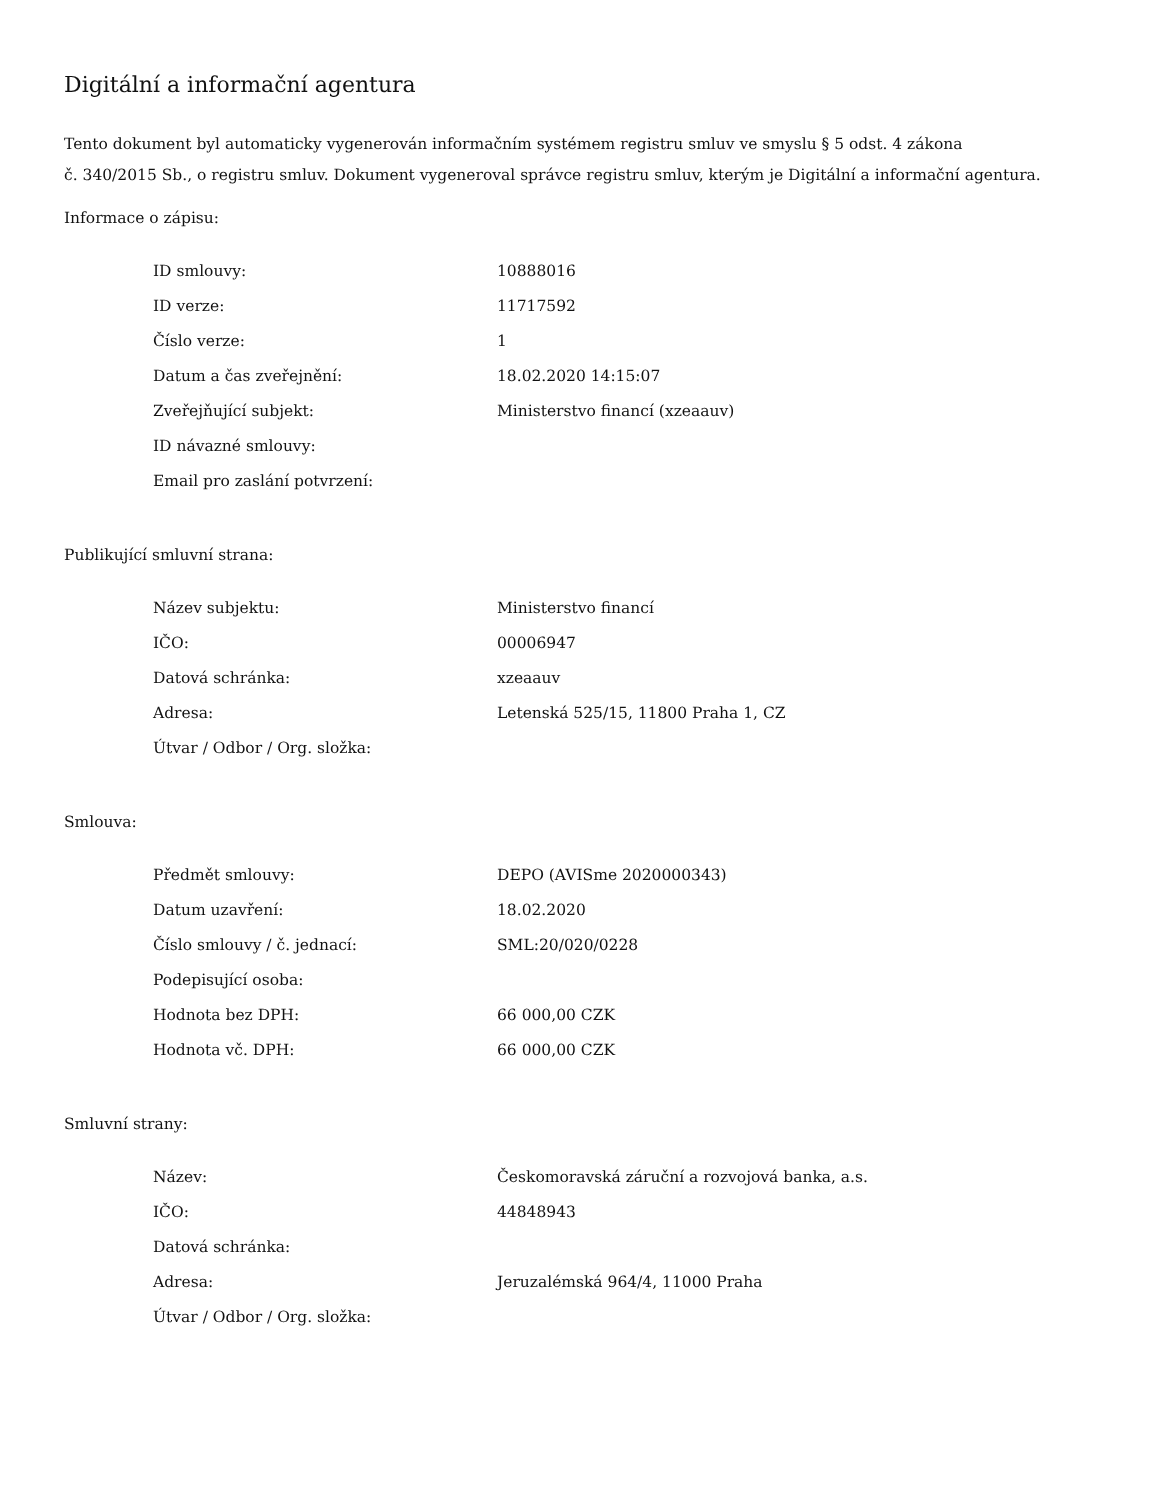Digitální a informační agentura
Tento dokument byl automaticky vygenerován informačním systémem registru smluv ve smyslu § 5 odst. 4 zákona
č. 340/2015 Sb., o registru smluv. Dokument vygeneroval správce registru smluv, kterým je Digitální a informační agentura.
Informace o zápisu:
| ID smlouvy: | 10888016 |
| ID verze: | 11717592 |
| Číslo verze: | 1 |
| Datum a čas zveřejnění: | 18.02.2020 14:15:07 |
| Zveřejňující subjekt: | Ministerstvo financí (xzeaauv) |
| ID návazné smlouvy: | |
| Email pro zaslání potvrzení: | |
Publikující smluvní strana:
| Název subjektu: | Ministerstvo financí |
| IČO: | 00006947 |
| Datová schránka: | xzeaauv |
| Adresa: | Letenská 525/15, 11800 Praha 1, CZ |
| Útvar / Odbor / Org. složka: | |
Smlouva:
| Předmět smlouvy: | DEPO (AVISme 2020000343) |
| Datum uzavření: | 18.02.2020 |
| Číslo smlouvy / č. jednací: | SML:20/020/0228 |
| Podepisující osoba: | |
| Hodnota bez DPH: | 66 000,00 CZK |
| Hodnota vč. DPH: | 66 000,00 CZK |
Smluvní strany:
| Název: | Českomoravská záruční a rozvojová banka, a.s. |
| IČO: | 44848943 |
| Datová schránka: | |
| Adresa: | Jeruzalémská 964/4, 11000 Praha |
| Útvar / Odbor / Org. složka: | |